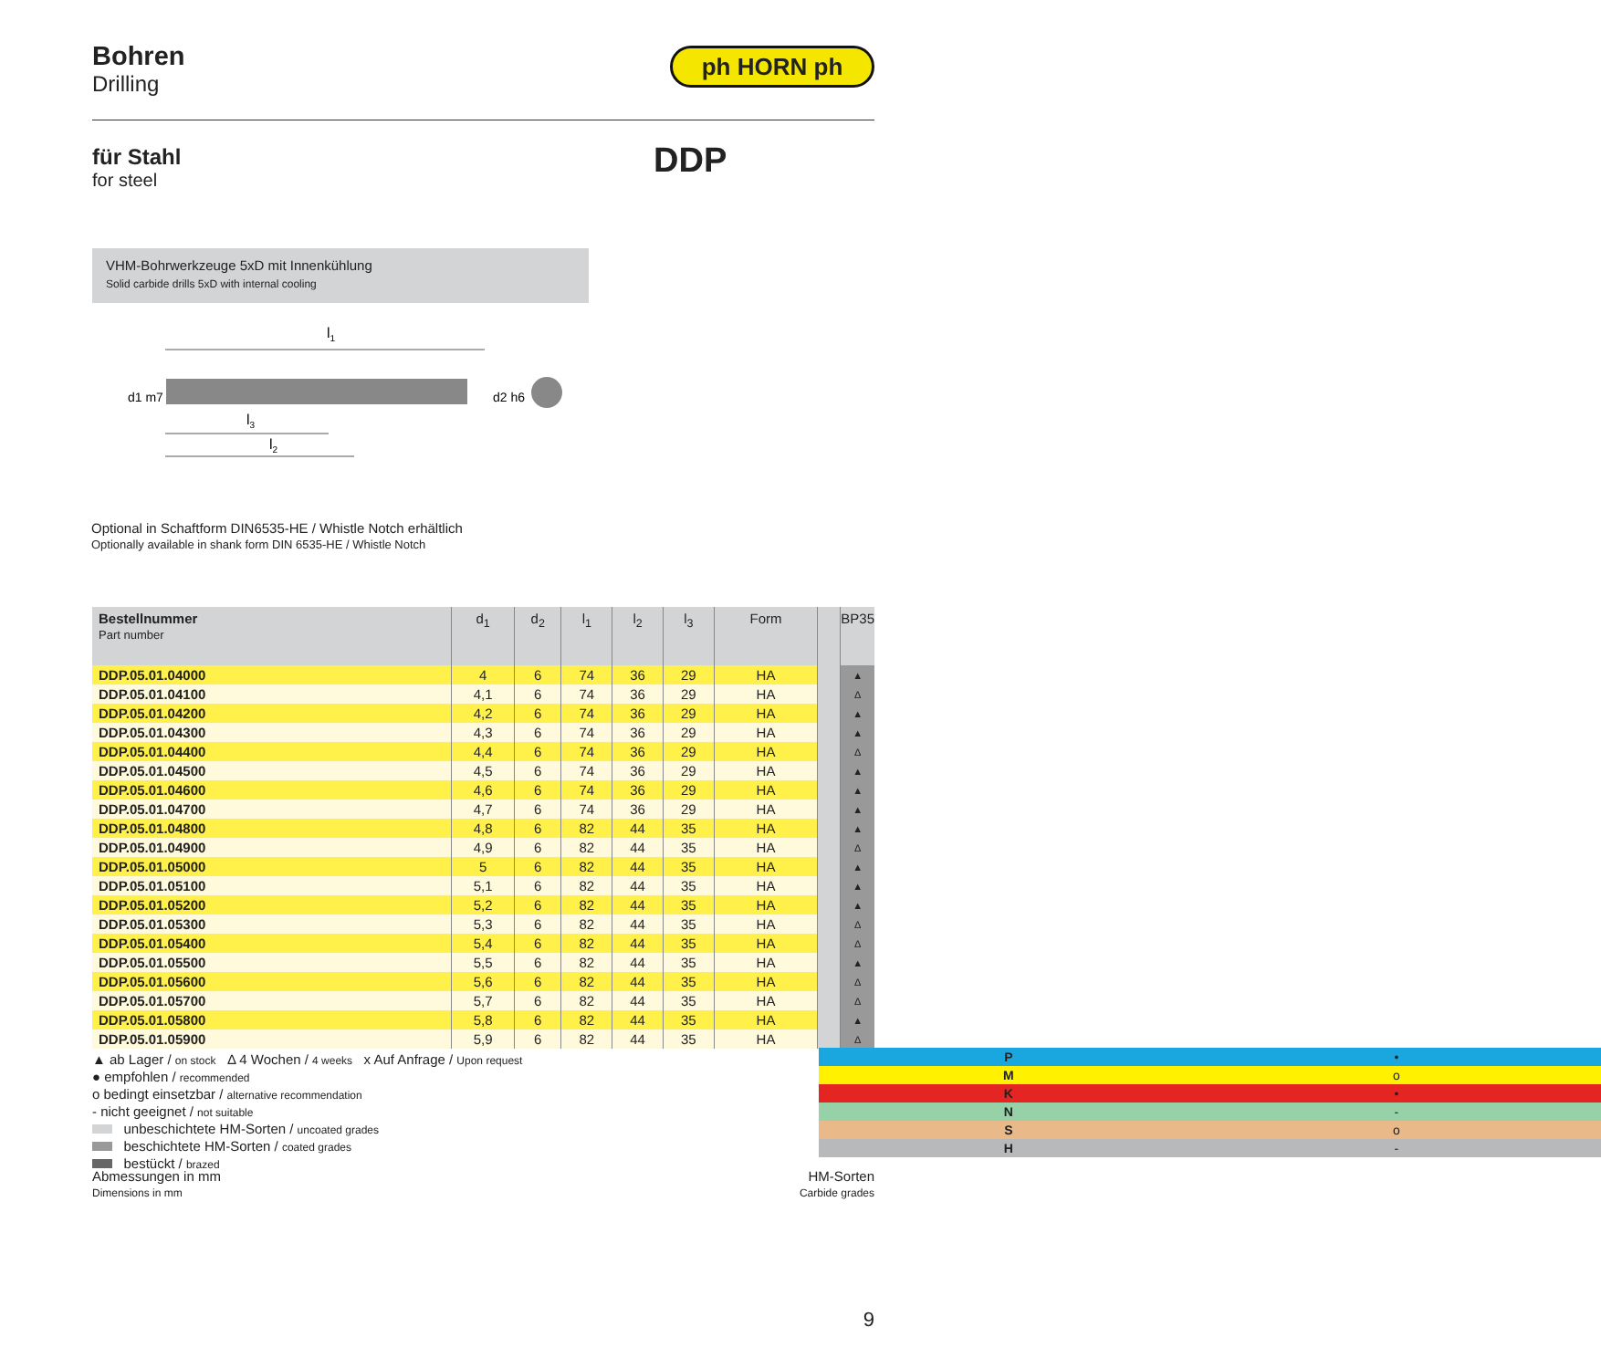Bohren
Drilling
ph HORN ph
für Stahl
for steel
DDP
VHM-Bohrwerkzeuge 5xD mit Innenkühlung
Solid carbide drills 5xD with internal cooling
l1
l3
l2
d1 m7
d2 h6
Optional in Schaftform DIN6535-HE / Whistle Notch erhältlich
Optionally available in shank form DIN 6535-HE / Whistle Notch
| Bestellnummer Part number | d<sub>1</sub> | d<sub>2</sub> | l<sub>1</sub> | l<sub>2</sub> | l<sub>3</sub> | Form | | BP35 |
| --- | --- | --- | --- | --- | --- | --- | --- | --- |
| DDP.05.01.04000 | 4 | 6 | 74 | 36 | 29 | HA | | ▲ |
| DDP.05.01.04100 | 4,1 | 6 | 74 | 36 | 29 | HA | | Δ |
| DDP.05.01.04200 | 4,2 | 6 | 74 | 36 | 29 | HA | | ▲ |
| DDP.05.01.04300 | 4,3 | 6 | 74 | 36 | 29 | HA | | ▲ |
| DDP.05.01.04400 | 4,4 | 6 | 74 | 36 | 29 | HA | | Δ |
| DDP.05.01.04500 | 4,5 | 6 | 74 | 36 | 29 | HA | | ▲ |
| DDP.05.01.04600 | 4,6 | 6 | 74 | 36 | 29 | HA | | ▲ |
| DDP.05.01.04700 | 4,7 | 6 | 74 | 36 | 29 | HA | | ▲ |
| DDP.05.01.04800 | 4,8 | 6 | 82 | 44 | 35 | HA | | ▲ |
| DDP.05.01.04900 | 4,9 | 6 | 82 | 44 | 35 | HA | | Δ |
| DDP.05.01.05000 | 5 | 6 | 82 | 44 | 35 | HA | | ▲ |
| DDP.05.01.05100 | 5,1 | 6 | 82 | 44 | 35 | HA | | ▲ |
| DDP.05.01.05200 | 5,2 | 6 | 82 | 44 | 35 | HA | | ▲ |
| DDP.05.01.05300 | 5,3 | 6 | 82 | 44 | 35 | HA | | Δ |
| DDP.05.01.05400 | 5,4 | 6 | 82 | 44 | 35 | HA | | Δ |
| DDP.05.01.05500 | 5,5 | 6 | 82 | 44 | 35 | HA | | ▲ |
| DDP.05.01.05600 | 5,6 | 6 | 82 | 44 | 35 | HA | | Δ |
| DDP.05.01.05700 | 5,7 | 6 | 82 | 44 | 35 | HA | | Δ |
| DDP.05.01.05800 | 5,8 | 6 | 82 | 44 | 35 | HA | | ▲ |
| DDP.05.01.05900 | 5,9 | 6 | 82 | 44 | 35 | HA | | Δ |
▲ ab Lager / on stock Δ 4 Wochen / 4 weeks x Auf Anfrage / Upon request
● empfohlen / recommended
o bedingt einsetzbar / alternative recommendation
- nicht geeignet / not suitable
unbeschichtete HM-Sorten / uncoated grades
beschichtete HM-Sorten / coated grades
bestückt / brazed
| P | • |
| M | o |
| K | • |
| N | - |
| S | o |
| H | - |
Abmessungen in mm
Dimensions in mm
HM-Sorten
Carbide grades
9